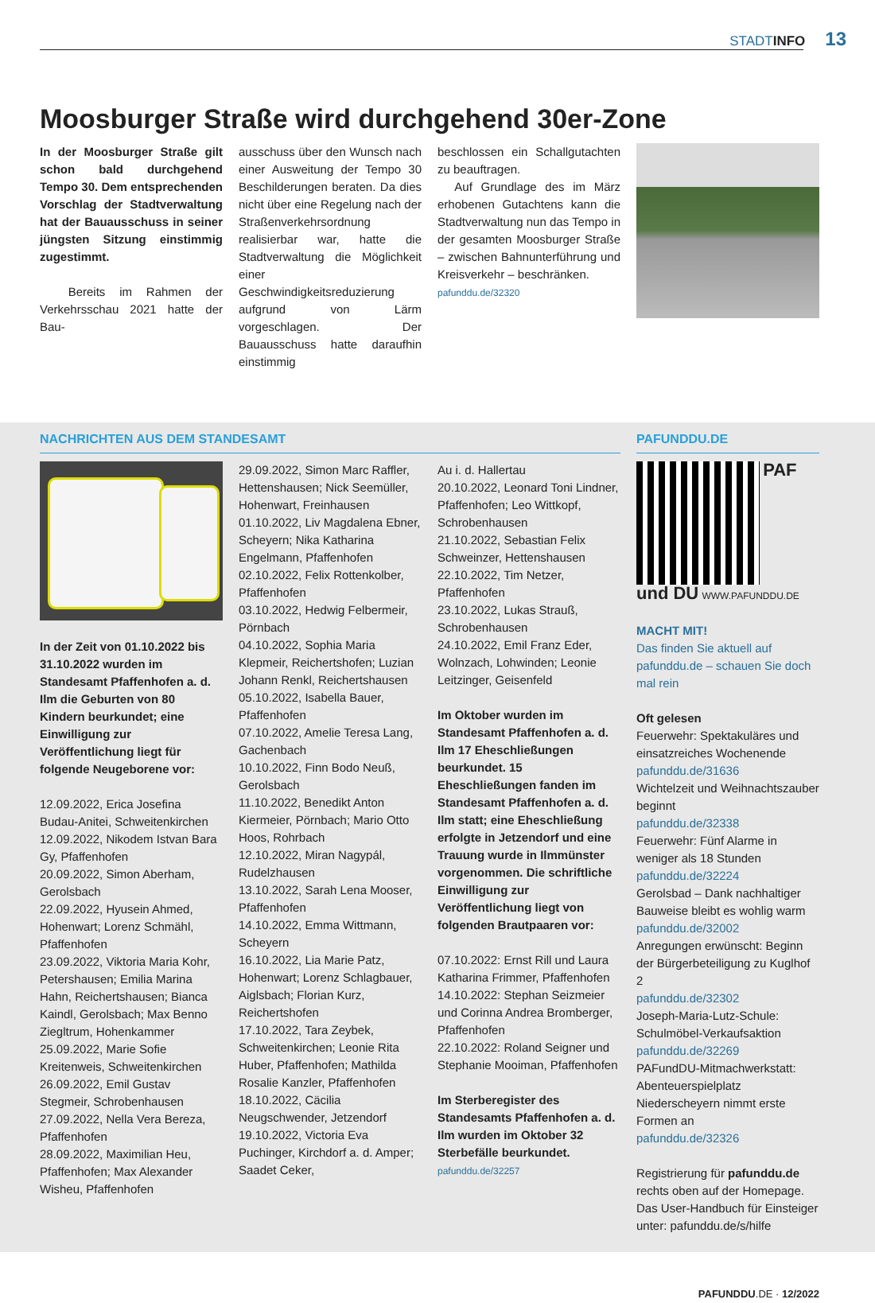STADTINFO 13
Moosburger Straße wird durchgehend 30er-Zone
In der Moosburger Straße gilt schon bald durchgehend Tempo 30. Dem entsprechenden Vorschlag der Stadtverwaltung hat der Bauausschuss in seiner jüngsten Sitzung einstimmig zugestimmt.
Bereits im Rahmen der Verkehrsschau 2021 hatte der Bau-
ausschuss über den Wunsch nach einer Ausweitung der Tempo 30 Beschilderungen beraten. Da dies nicht über eine Regelung nach der Straßenverkehrsordnung realisierbar war, hatte die Stadtverwaltung die Möglichkeit einer Geschwindigkeitsreduzierung aufgrund von Lärm vorgeschlagen. Der Bauausschuss hatte daraufhin einstimmig
beschlossen ein Schallgutachten zu beauftragen.
Auf Grundlage des im März erhobenen Gutachtens kann die Stadtverwaltung nun das Tempo in der gesamten Moosburger Straße – zwischen Bahnunterführung und Kreisverkehr – beschränken.
pafunddu.de/32320
NACHRICHTEN AUS DEM STANDESAMT PAFUNDDU.DE
In der Zeit von 01.10.2022 bis 31.10.2022 wurden im Standesamt Pfaffenhofen a. d. Ilm die Geburten von 80 Kindern beurkundet; eine Einwilligung zur Veröffentlichung liegt für folgende Neugeborene vor:
12.09.2022, Erica Josefina Budau-Anitei, Schweitenkirchen
12.09.2022, Nikodem Istvan Bara Gy, Pfaffenhofen
20.09.2022, Simon Aberham, Gerolsbach
22.09.2022, Hyusein Ahmed, Hohenwart; Lorenz Schmähl, Pfaffenhofen
23.09.2022, Viktoria Maria Kohr, Petershausen; Emilia Marina Hahn, Reichertshausen; Bianca Kaindl, Gerolsbach; Max Benno Ziegltrum, Hohenkammer
25.09.2022, Marie Sofie Kreitenweis, Schweitenkirchen
26.09.2022, Emil Gustav Stegmeir, Schrobenhausen
27.09.2022, Nella Vera Bereza, Pfaffenhofen
28.09.2022, Maximilian Heu, Pfaffenhofen; Max Alexander Wisheu, Pfaffenhofen
29.09.2022, Simon Marc Raffler, Hettenshausen; Nick Seemüller, Hohenwart, Freinhausen
01.10.2022, Liv Magdalena Ebner, Scheyern; Nika Katharina Engelmann, Pfaffenhofen
02.10.2022, Felix Rottenkolber, Pfaffenhofen
03.10.2022, Hedwig Felbermeir, Pörnbach
04.10.2022, Sophia Maria Klepmeir, Reichertshofen; Luzian Johann Renkl, Reichertshausen
05.10.2022, Isabella Bauer, Pfaffenhofen
07.10.2022, Amelie Teresa Lang, Gachenbach
10.10.2022, Finn Bodo Neuß, Gerolsbach
11.10.2022, Benedikt Anton Kiermeier, Pörnbach; Mario Otto Hoos, Rohrbach
12.10.2022, Miran Nagypál, Rudelzhausen
13.10.2022, Sarah Lena Mooser, Pfaffenhofen
14.10.2022, Emma Wittmann, Scheyern
16.10.2022, Lia Marie Patz, Hohenwart; Lorenz Schlagbauer, Aiglsbach; Florian Kurz, Reichertshofen
17.10.2022, Tara Zeybek, Schweitenkirchen; Leonie Rita Huber, Pfaffenhofen; Mathilda Rosalie Kanzler, Pfaffenhofen
18.10.2022, Cäcilia Neugschwender, Jetzendorf
19.10.2022, Victoria Eva Puchinger, Kirchdorf a. d. Amper; Saadet Ceker,
Au i. d. Hallertau
20.10.2022, Leonard Toni Lindner, Pfaffenhofen; Leo Wittkopf, Schrobenhausen
21.10.2022, Sebastian Felix Schweinzer, Hettenshausen
22.10.2022, Tim Netzer, Pfaffenhofen
23.10.2022, Lukas Strauß, Schrobenhausen
24.10.2022, Emil Franz Eder, Wolnzach, Lohwinden; Leonie Leitzinger, Geisenfeld
Im Oktober wurden im Standesamt Pfaffenhofen a. d. Ilm 17 Eheschließungen beurkundet. 15 Eheschließungen fanden im Standesamt Pfaffenhofen a. d. Ilm statt; eine Eheschließung erfolgte in Jetzendorf und eine Trauung wurde in Ilmmünster vorgenommen. Die schriftliche Einwilligung zur Veröffentlichung liegt von folgenden Brautpaaren vor:
07.10.2022: Ernst Rill und Laura Katharina Frimmer, Pfaffenhofen
14.10.2022: Stephan Seizmeier und Corinna Andrea Bromberger, Pfaffenhofen
22.10.2022: Roland Seigner und Stephanie Mooiman, Pfaffenhofen
Im Sterberegister des Standesamts Pfaffenhofen a. d. Ilm wurden im Oktober 32 Sterbefälle beurkundet.
pafunddu.de/32257
PAF und DU WWW.PAFUNDDU.DE
MACHT MIT!
Das finden Sie aktuell auf pafunddu.de – schauen Sie doch mal rein
Oft gelesen
Feuerwehr: Spektakuläres und einsatzreiches Wochenende
pafunddu.de/31636
Wichtelzeit und Weihnachtszauber beginnt
pafunddu.de/32338
Feuerwehr: Fünf Alarme in weniger als 18 Stunden
pafunddu.de/32224
Gerolsbad – Dank nachhaltiger Bauweise bleibt es wohlig warm
pafunddu.de/32002
Anregungen erwünscht: Beginn der Bürgerbeteiligung zu Kuglhof 2
pafunddu.de/32302
Joseph-Maria-Lutz-Schule: Schulmöbel-Verkaufsaktion
pafunddu.de/32269
PAFundDU-Mitmachwerkstatt: Abenteuerspielplatz Niederscheyern nimmt erste Formen an
pafunddu.de/32326
Registrierung für pafunddu.de rechts oben auf der Homepage. Das User-Handbuch für Einsteiger unter: pafunddu.de/s/hilfe
PAFUNDDU.DE · 12/2022